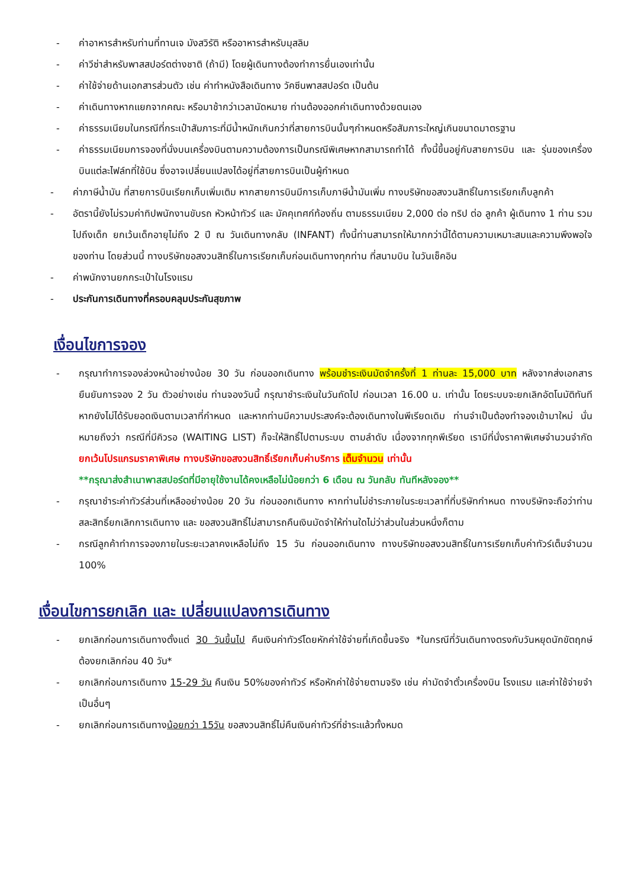- ค่าอาหารสำหรับท่านที่ทานเจ มังสวิรัติ หรืออาหารสำหรับมุสลิม
- ค่าวีซ่าสำหรับพาสสปอร์ตต่างชาติ (ถ้ามี) โดยผู้เดินทางต้องทำการยื่นเองเท่านั้น
- ค่าใช้จ่ายด้านเอกสารส่วนตัว เช่น ค่าทำหนังสือเดินทาง วัคซีนพาสสปอร์ต เป็นต้น
- ค่าเดินทางหากแยกจากคณะ หรือมาช้ากว่าเวลานัดหมาย ท่านต้องออกค่าเดินทางด้วยตนเอง
- ค่าธรรมเนียมในกรณีที่กระเป๋าสัมภาระที่มีน้ำหนักเกินกว่าที่สายการบินนั้นๆกำหนดหรือสัมภาระใหญ่เกินขนาดมาตรฐาน
- ค่าธรรมเนียมการจองที่นั่งบนเครื่องบินตามความต้องการเป็นกรณีพิเศษหากสามารถทำได้ ทั้งนี้ขึ้นอยู่กับสายการบิน และ รุ่นของเครื่องบินแต่ละไฟล์ทที่ใช้บิน ซึ่งอาจเปลี่ยนแปลงได้อยู่ที่สายการบินเป็นผู้กำหนด
- ค่าภาษีน้ำมัน ที่สายการบินเรียกเก็บเพิ่มเติม หากสายการบินมีการเก็บภาษีน้ำมันเพิ่ม ทางบริษัทขอสงวนสิทธิ์ในการเรียกเก็บลูกค้า
- อัตรานี้ยังไม่รวมค่าทิปพนักงานขับรถ หัวหน้าทัวร์ และ มัคคุเทศก์ท้องถิ่น ตามธรรมเนียม 2,000 ต่อ ทริป ต่อ ลูกค้า ผู้เดินทาง 1 ท่าน รวมไปถึงเด็ก ยกเว้นเด็กอายุไม่ถึง 2 ปี ณ วันเดินทางกลับ (INFANT) ทั้งนี้ท่านสามารถให้มากกว่านี้ได้ตามความเหมาะสมและความพึงพอใจของท่าน โดยส่วนนี้ ทางบริษัทขอสงวนสิทธิ์ในการเรียกเก็บก่อนเดินทางทุกท่าน ที่สนามบิน ในวันเช็คอิน
- ค่าพนักงานยกกระเป๋าในโรงแรม
- ประกันการเดินทางที่ครอบคลุมประกันสุขภาพ
เงื่อนไขการจอง
- กรุณาทำการจองล่วงหน้าอย่างน้อย 30 วัน ก่อนออกเดินทาง พร้อมชำระเงินมัดจำครั้งที่ 1 ท่านละ 15,000 บาท หลังจากส่งเอกสารยืนยันการจอง 2 วัน ตัวอย่างเช่น ท่านจองวันนี้ กรุณาชำระเงินในวันถัดไป ก่อนเวลา 16.00 น. เท่านั้น โดยระบบจะยกเลิกอัตโนมัติทันที หากยังไม่ได้รับยอดเงินตามเวลาที่กำหนด และหากท่านมีความประสงค์จะต้องเดินทางในพีเรียดเดิม ท่านจำเป็นต้องทำจองเข้ามาใหม่ นั่นหมายถึงว่า กรณีที่มีคิวรอ (WAITING LIST) ก็จะให้สิทธิ์ไปตามระบบ ตามลำดับ เนื่องจากทุกพีเรียด เรามีที่นั่งราคาพิเศษจำนวนจำกัด ยกเว้นโปรแกรมราคาพิเศษ ทางบริษัทขอสงวนสิทธิ์เรียกเก็บค่าบริการ เต็มจำนวน เท่านั้น
**กรุณาส่งสำเนาพาสสปอร์ตที่มีอายุใช้งานได้คงเหลือไม่น้อยกว่า 6 เดือน ณ วันกลับ ทันทีหลังจอง**
- กรุณาชำระค่าทัวร์ส่วนที่เหลืออย่างน้อย 20 วัน ก่อนออกเดินทาง หากท่านไม่ชำระภายในระยะเวลาที่ที่บริษัทกำหนด ทางบริษัทจะถือว่าท่านสละสิทธิ์ยกเลิกการเดินทาง และ ขอสงวนสิทธิ์ไม่สามารถคืนเงินมัดจำให้ท่านใดไม่ว่าส่วนในส่วนหนึ่งก็ตาม
- กรณีลูกค้าทำการจองภายในระยะเวลาคงเหลือไม่ถึง 15 วัน ก่อนออกเดินทาง ทางบริษัทขอสงวนสิทธิ์ในการเรียกเก็บค่าทัวร์เต็มจำนวน 100%
เงื่อนไขการยกเลิก และ เปลี่ยนแปลงการเดินทาง
- ยกเลิกก่อนการเดินทางตั้งแต่ 30 วันขึ้นไป คืนเงินค่าทัวร์โดยหักค่าใช้จ่ายที่เกิดขึ้นจริง *ในกรณีที่วันเดินทางตรงกับวันหยุดนักขัตฤกษ์ ต้องยกเลิกก่อน 40 วัน*
- ยกเลิกก่อนการเดินทาง 15-29 วัน คืนเงิน 50%ของค่าทัวร์ หรือหักค่าใช้จ่ายตามจริง เช่น ค่ามัดจำตั๋วเครื่องบิน โรงแรม และค่าใช้จ่ายจำเป็นอื่นๆ
- ยกเลิกก่อนการเดินทางน้อยกว่า 15วัน ขอสงวนสิทธิ์ไม่คืนเงินค่าทัวร์ที่ชำระแล้วทั้งหมด